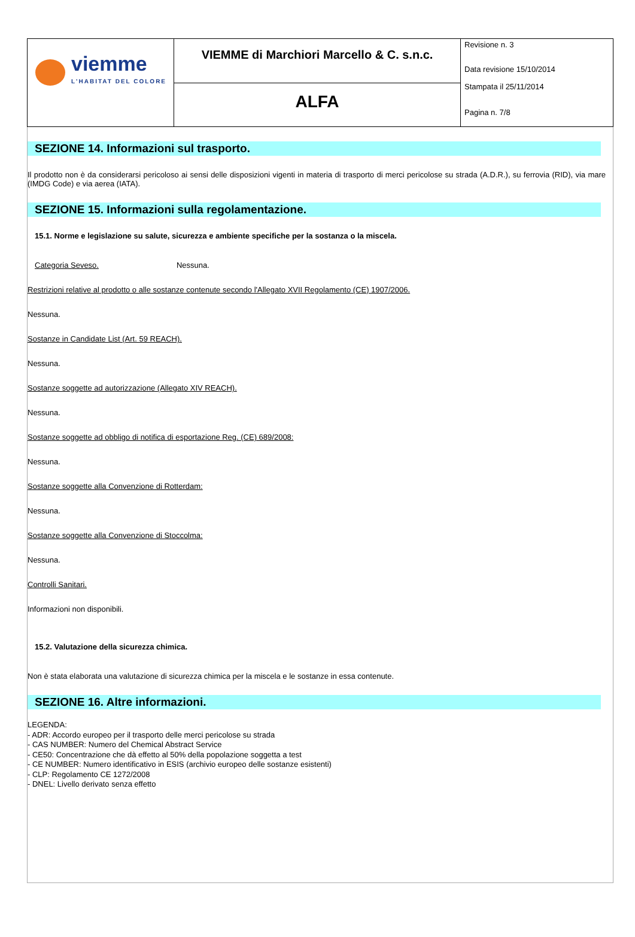| viemme L'HABITAT DEL COLORE | VIEMME di Marchiori Marcello & C. s.n.c. | Revisione n. 3 Data revisione 15/10/2014 Stampata il 25/11/2014 Pagina n. 7/8 |
| | ALFA | |
SEZIONE 14. Informazioni sul trasporto.
Il prodotto non è da considerarsi pericoloso ai sensi delle disposizioni vigenti in materia di trasporto di merci pericolose su strada (A.D.R.), su ferrovia (RID), via mare (IMDG Code) e via aerea (IATA).
SEZIONE 15. Informazioni sulla regolamentazione.
15.1. Norme e legislazione su salute, sicurezza e ambiente specifiche per la sostanza o la miscela.
Categoria Seveso. Nessuna.
Restrizioni relative al prodotto o alle sostanze contenute secondo l'Allegato XVII Regolamento (CE) 1907/2006.
Nessuna.
Sostanze in Candidate List (Art. 59 REACH).
Nessuna.
Sostanze soggette ad autorizzazione (Allegato XIV REACH).
Nessuna.
Sostanze soggette ad obbligo di notifica di esportazione Reg. (CE) 689/2008:
Nessuna.
Sostanze soggette alla Convenzione di Rotterdam:
Nessuna.
Sostanze soggette alla Convenzione di Stoccolma:
Nessuna.
Controlli Sanitari.
Informazioni non disponibili.
15.2. Valutazione della sicurezza chimica.
Non è stata elaborata una valutazione di sicurezza chimica per la miscela e le sostanze in essa contenute.
SEZIONE 16. Altre informazioni.
LEGENDA:
- ADR: Accordo europeo per il trasporto delle merci pericolose su strada
- CAS NUMBER: Numero del Chemical Abstract Service
- CE50: Concentrazione che dà effetto al 50% della popolazione soggetta a test
- CE NUMBER: Numero identificativo in ESIS (archivio europeo delle sostanze esistenti)
- CLP: Regolamento CE 1272/2008
- DNEL: Livello derivato senza effetto